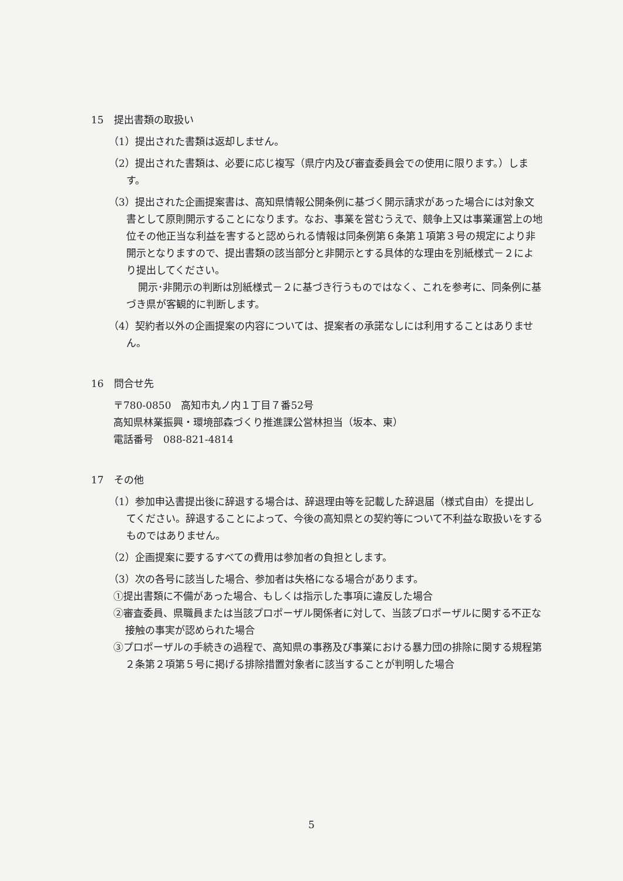15　提出書類の取扱い
（1）提出された書類は返却しません。
（2）提出された書類は、必要に応じ複写（県庁内及び審査委員会での使用に限ります。）します。
（3）提出された企画提案書は、高知県情報公開条例に基づく開示請求があった場合には対象文書として原則開示することになります。なお、事業を営むうえで、競争上又は事業運営上の地位その他正当な利益を害すると認められる情報は同条例第６条第１項第３号の規定により非開示となりますので、提出書類の該当部分と非開示とする具体的な理由を別紙様式－２により提出してください。
開示･非開示の判断は別紙様式－２に基づき行うものではなく、これを参考に、同条例に基づき県が客観的に判断します。
（4）契約者以外の企画提案の内容については、提案者の承諾なしには利用することはありません。
16　問合せ先
〒780-0850　高知市丸ノ内１丁目７番52号
高知県林業振興・環境部森づくり推進課公営林担当（坂本、東）
電話番号　088-821-4814
17　その他
（1）参加申込書提出後に辞退する場合は、辞退理由等を記載した辞退届（様式自由）を提出してください。辞退することによって、今後の高知県との契約等について不利益な取扱いをするものではありません。
（2）企画提案に要するすべての費用は参加者の負担とします。
（3）次の各号に該当した場合、参加者は失格になる場合があります。
①提出書類に不備があった場合、もしくは指示した事項に違反した場合
②審査委員、県職員または当該プロポーザル関係者に対して、当該プロポーザルに関する不正な接触の事実が認められた場合
③プロポーザルの手続きの過程で、高知県の事務及び事業における暴力団の排除に関する規程第２条第２項第５号に掲げる排除措置対象者に該当することが判明した場合
5